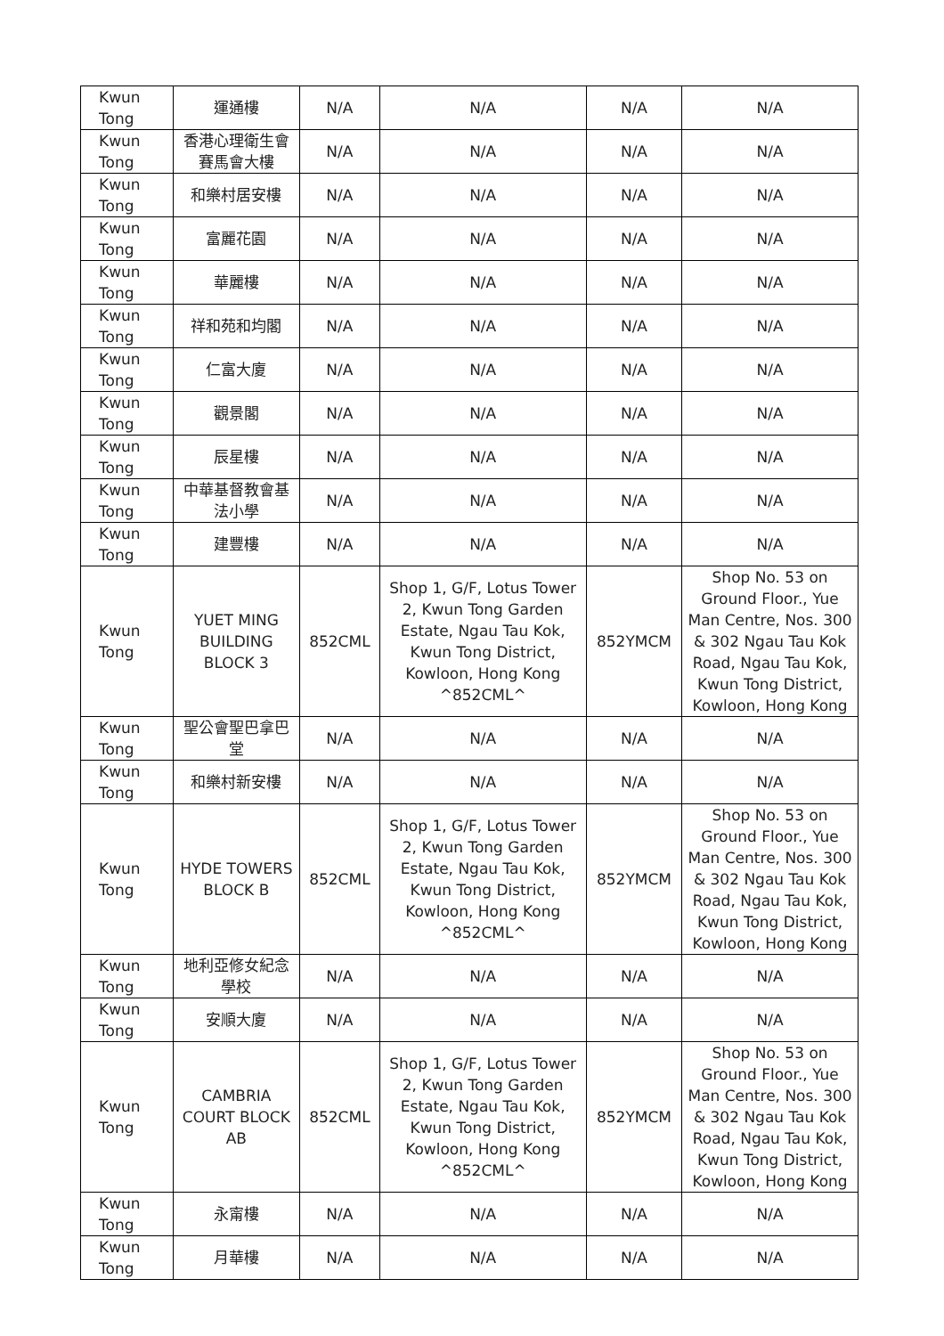| Kwun Tong | 運通樓 | N/A | N/A | N/A | N/A |
| Kwun Tong | 香港心理衛生會賽馬會大樓 | N/A | N/A | N/A | N/A |
| Kwun Tong | 和樂村居安樓 | N/A | N/A | N/A | N/A |
| Kwun Tong | 富麗花園 | N/A | N/A | N/A | N/A |
| Kwun Tong | 華麗樓 | N/A | N/A | N/A | N/A |
| Kwun Tong | 祥和苑和均閣 | N/A | N/A | N/A | N/A |
| Kwun Tong | 仁富大廈 | N/A | N/A | N/A | N/A |
| Kwun Tong | 觀景閣 | N/A | N/A | N/A | N/A |
| Kwun Tong | 辰星樓 | N/A | N/A | N/A | N/A |
| Kwun Tong | 中華基督教會基法小學 | N/A | N/A | N/A | N/A |
| Kwun Tong | 建豐樓 | N/A | N/A | N/A | N/A |
| Kwun Tong | YUET MING BUILDING BLOCK 3 | 852CML | Shop 1, G/F, Lotus Tower 2, Kwun Tong Garden Estate, Ngau Tau Kok, Kwun Tong District, Kowloon, Hong Kong ^852CML^ | 852YMCM | Shop No. 53 on Ground Floor., Yue Man Centre, Nos. 300 & 302 Ngau Tau Kok Road, Ngau Tau Kok, Kwun Tong District, Kowloon, Hong Kong |
| Kwun Tong | 聖公會聖巴拿巴堂 | N/A | N/A | N/A | N/A |
| Kwun Tong | 和樂村新安樓 | N/A | N/A | N/A | N/A |
| Kwun Tong | HYDE TOWERS BLOCK B | 852CML | Shop 1, G/F, Lotus Tower 2, Kwun Tong Garden Estate, Ngau Tau Kok, Kwun Tong District, Kowloon, Hong Kong ^852CML^ | 852YMCM | Shop No. 53 on Ground Floor., Yue Man Centre, Nos. 300 & 302 Ngau Tau Kok Road, Ngau Tau Kok, Kwun Tong District, Kowloon, Hong Kong |
| Kwun Tong | 地利亞修女紀念學校 | N/A | N/A | N/A | N/A |
| Kwun Tong | 安順大廈 | N/A | N/A | N/A | N/A |
| Kwun Tong | CAMBRIA COURT BLOCK AB | 852CML | Shop 1, G/F, Lotus Tower 2, Kwun Tong Garden Estate, Ngau Tau Kok, Kwun Tong District, Kowloon, Hong Kong ^852CML^ | 852YMCM | Shop No. 53 on Ground Floor., Yue Man Centre, Nos. 300 & 302 Ngau Tau Kok Road, Ngau Tau Kok, Kwun Tong District, Kowloon, Hong Kong |
| Kwun Tong | 永甯樓 | N/A | N/A | N/A | N/A |
| Kwun Tong | 月華樓 | N/A | N/A | N/A | N/A |